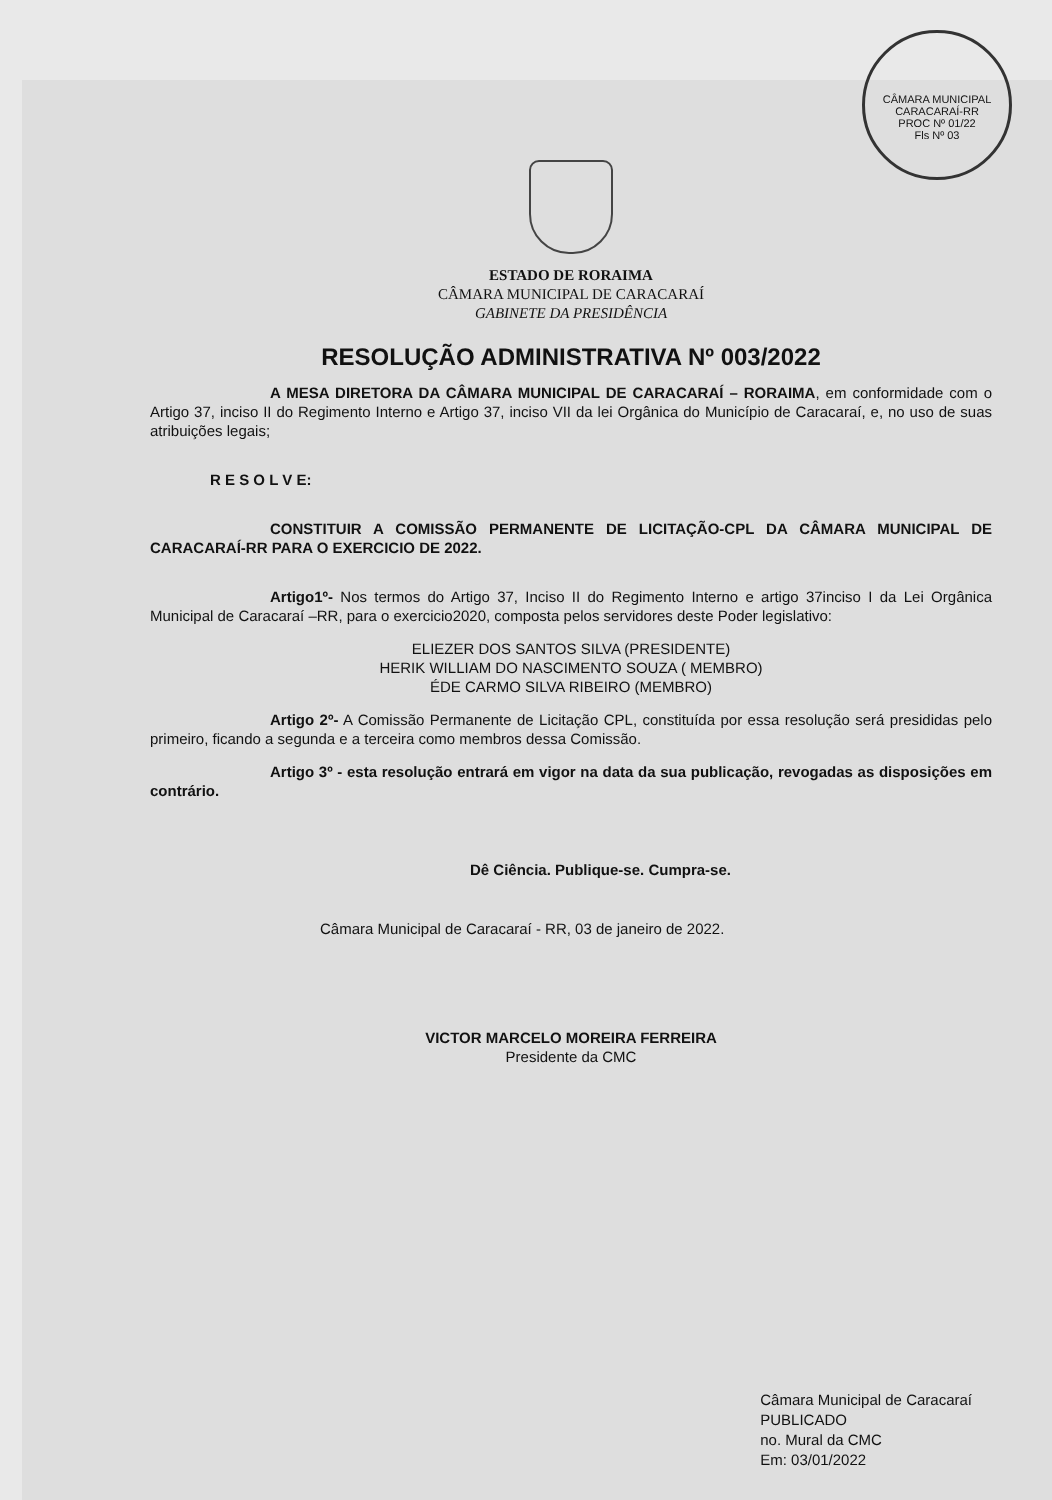CÂMARA MUNICIPAL CARACARAÍ-RR
PROC Nº 01/22
Fls Nº 03
ESTADO DE RORAIMA
CÂMARA MUNICIPAL DE CARACARAÍ
GABINETE DA PRESIDÊNCIA
RESOLUÇÃO ADMINISTRATIVA Nº 003/2022
A MESA DIRETORA DA CÂMARA MUNICIPAL DE CARACARAÍ – RORAIMA, em conformidade com o Artigo 37, inciso II do Regimento Interno e Artigo 37, inciso VII da lei Orgânica do Município de Caracaraí, e, no uso de suas atribuições legais;
R E S O L V E:
CONSTITUIR A COMISSÃO PERMANENTE DE LICITAÇÃO-CPL DA CÂMARA MUNICIPAL DE CARACARAÍ-RR PARA O EXERCICIO DE 2022.
Artigo1º- Nos termos do Artigo 37, Inciso II do Regimento Interno e artigo 37inciso I da Lei Orgânica Municipal de Caracaraí –RR, para o exercicio2020, composta pelos servidores deste Poder legislativo:
ELIEZER DOS SANTOS SILVA (PRESIDENTE)
HERIK WILLIAM DO NASCIMENTO SOUZA ( MEMBRO)
ÉDE CARMO SILVA RIBEIRO (MEMBRO)
Artigo 2º- A Comissão Permanente de Licitação CPL, constituída por essa resolução será presididas pelo primeiro, ficando a segunda e a terceira como membros dessa Comissão.
Artigo 3º - esta resolução entrará em vigor na data da sua publicação, revogadas as disposições em contrário.
Dê Ciência. Publique-se. Cumpra-se.
Câmara Municipal de Caracaraí - RR, 03 de janeiro de 2022.
VICTOR MARCELO MOREIRA FERREIRA
Presidente da CMC
Câmara Municipal de Caracaraí
PUBLICADO
no. Mural da CMC
Em: 03/01/2022